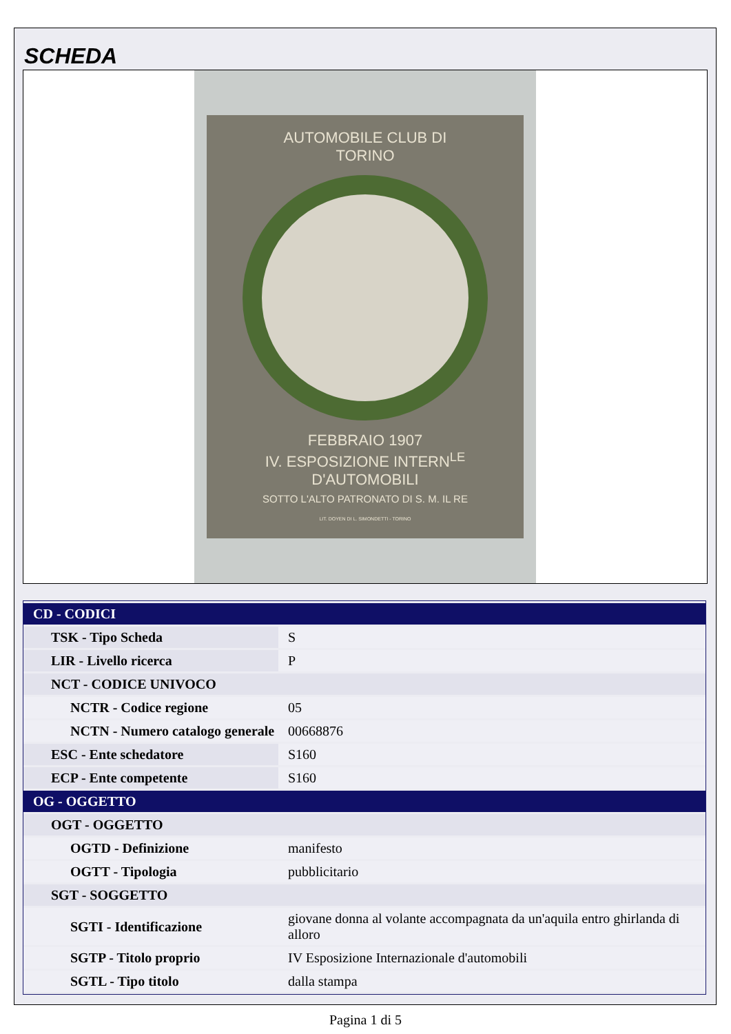SCHEDA
AUTOMOBILE CLUB DI
TORINO
FEBBRAIO 1907
IV. ESPOSIZIONE INTERN<sup>LE</sup>
D'AUTOMOBILI
SOTTO L'ALTO PATRONATO DI S. M. IL RE
LIT. DOYEN DI L. SIMONDETTI - TORINO
| CD - CODICI | |
| TSK - Tipo Scheda | S |
| LIR - Livello ricerca | P |
| NCT - CODICE UNIVOCO | |
| NCTR - Codice regione | 05 |
| NCTN - Numero catalogo generale | 00668876 |
| ESC - Ente schedatore | S160 |
| ECP - Ente competente | S160 |
| OG - OGGETTO | |
| OGT - OGGETTO | |
| OGTD - Definizione | manifesto |
| OGTT - Tipologia | pubblicitario |
| SGT - SOGGETTO | |
| SGTI - Identificazione | giovane donna al volante accompagnata da un'aquila entro ghirlanda di alloro |
| SGTP - Titolo proprio | IV Esposizione Internazionale d'automobili |
| SGTL - Tipo titolo | dalla stampa |
Pagina 1 di 5